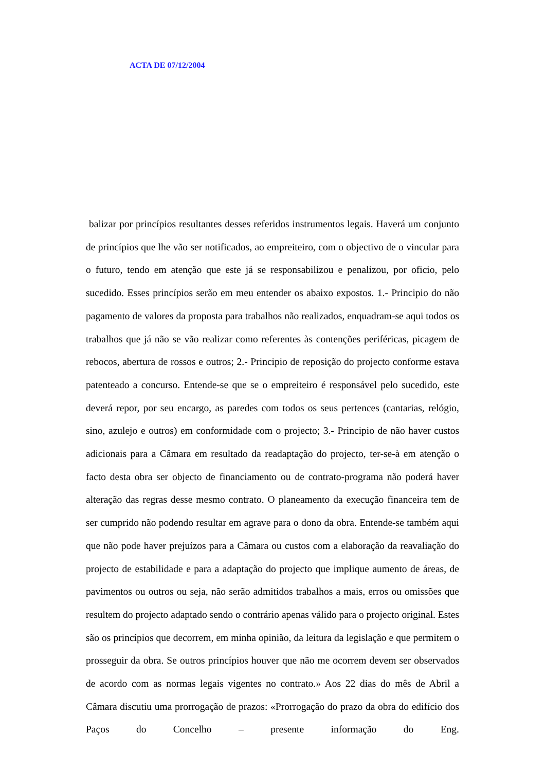ACTA DE 07/12/2004
balizar por princípios resultantes desses referidos instrumentos legais. Haverá um conjunto de princípios que lhe vão ser notificados, ao empreiteiro, com o objectivo de o vincular para o futuro, tendo em atenção que este já se responsabilizou e penalizou, por oficio, pelo sucedido. Esses princípios serão em meu entender os abaixo expostos. 1.- Principio do não pagamento de valores da proposta para trabalhos não realizados, enquadram-se aqui todos os trabalhos que já não se vão realizar como referentes às contenções periféricas, picagem de rebocos, abertura de rossos e outros; 2.- Principio de reposição do projecto conforme estava patenteado a concurso. Entende-se que se o empreiteiro é responsável pelo sucedido, este deverá repor, por seu encargo, as paredes com todos os seus pertences (cantarias, relógio, sino, azulejo e outros) em conformidade com o projecto; 3.- Principio de não haver custos adicionais para a Câmara em resultado da readaptação do projecto, ter-se-à em atenção o facto desta obra ser objecto de financiamento ou de contrato-programa não poderá haver alteração das regras desse mesmo contrato. O planeamento da execução financeira tem de ser cumprido não podendo resultar em agrave para o dono da obra. Entende-se também aqui que não pode haver prejuízos para a Câmara ou custos com a elaboração da reavaliação do projecto de estabilidade e para a adaptação do projecto que implique aumento de áreas, de pavimentos ou outros ou seja, não serão admitidos trabalhos a mais, erros ou omissões que resultem do projecto adaptado sendo o contrário apenas válido para o projecto original. Estes são os princípios que decorrem, em minha opinião, da leitura da legislação e que permitem o prosseguir da obra. Se outros princípios houver que não me ocorrem devem ser observados de acordo com as normas legais vigentes no contrato.» Aos 22 dias do mês de Abril a Câmara discutiu uma prorrogação de prazos: «Prorrogação do prazo da obra do edifício dos Paços do Concelho – presente informação do Eng.